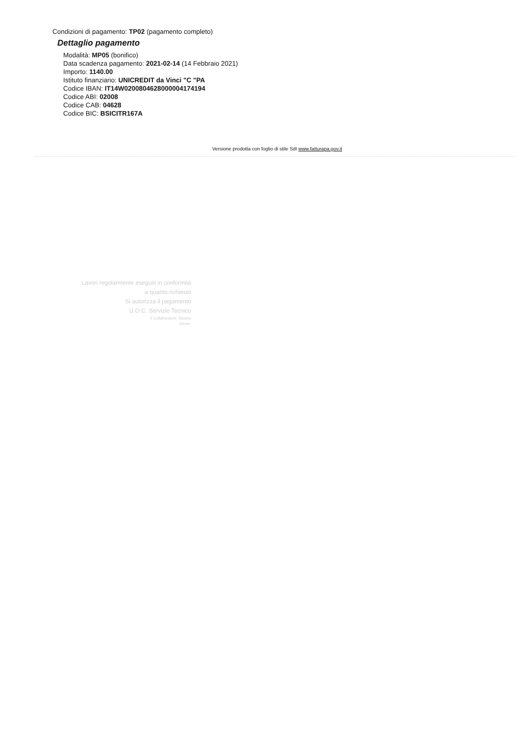Condizioni di pagamento: TP02 (pagamento completo)
Dettaglio pagamento
Modalità: MP05 (bonifico)
Data scadenza pagamento: 2021-02-14 (14 Febbraio 2021)
Importo: 1140.00
Istituto finanziario: UNICREDIT da Vinci "C "PA
Codice IBAN: IT14W0200804628000004174194
Codice ABI: 02008
Codice CAB: 04628
Codice BIC: BSICITR167A
Versione prodotta con foglio di stile SdI www.fatturapa.gov.it
Lavori regolarmente eseguiti in conformità a quanto richiesto
Si autorizza il pagamento
U.O.C. Servizio Tecnico
Il Collaboratore Tecnico
Geom.